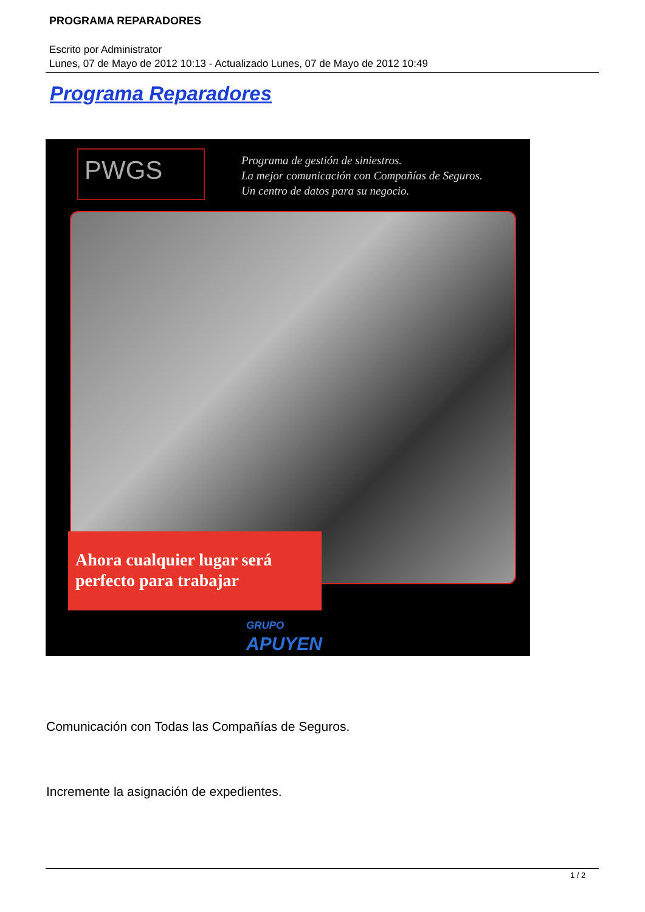PROGRAMA REPARADORES
Escrito por Administrator
Lunes, 07 de Mayo de 2012 10:13 - Actualizado Lunes, 07 de Mayo de 2012 10:49
Programa Reparadores
PWGS
Programa de gestión de siniestros.
La mejor comunicación con Compañías de Seguros.
Un centro de datos para su negocio.
Ahora cualquier lugar será
perfecto para trabajar
GRUPO
APUYEN
Comunicación con Todas las Compañías de Seguros.
Incremente la asignación de expedientes.
1 / 2